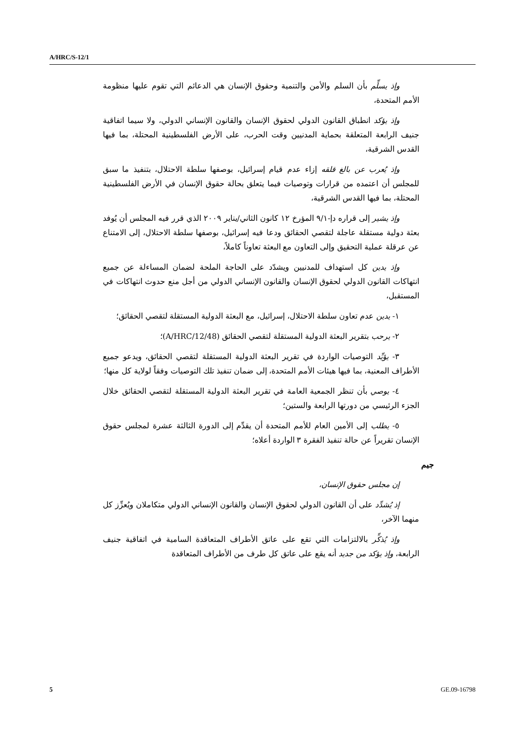A/HRC/S-12/1
وإذ يسلِّم بأن السلم والأمن والتنمية وحقوق الإنسان هي الدعائم التي تقوم عليها منظومة الأمم المتحدة،
وإذ يؤكد انطباق القانون الدولي لحقوق الإنسان والقانون الإنساني الدولي، ولا سيما اتفاقية جنيف الرابعة المتعلقة بحماية المدنيين وقت الحرب، على الأرض الفلسطينية المحتلة، بما فيها القدس الشرقية،
وإذ يُعرب عن بالغ قلقه إزاء عدم قيام إسرائيل، بوصفها سلطة الاحتلال، بتنفيذ ما سبق للمجلس أن اعتمده من قرارات وتوصيات فيما يتعلق بحالة حقوق الإنسان في الأرض الفلسطينية المحتلة، بما فيها القدس الشرقية،
وإذ يشير إلى قراره دإ-٩/١ المؤرخ ١٢ كانون الثاني/يناير ٢٠٠٩ الذي قرر فيه المجلس أن يُوفد بعثة دولية مستقلة عاجلة لتقصي الحقائق ودعا فيه إسرائيل، بوصفها سلطة الاحتلال، إلى الامتناع عن عرقلة عملية التحقيق وإلى التعاون مع البعثة تعاوناً كاملاً،
وإذ يدين كل استهداف للمدنيين ويشدّد على الحاجة الملحة لضمان المساءلة عن جميع انتهاكات القانون الدولي لحقوق الإنسان والقانون الإنساني الدولي من أجل منع حدوث انتهاكات في المستقبل،
١- يدين عدم تعاون سلطة الاحتلال، إسرائيل، مع البعثة الدولية المستقلة لتقصي الحقائق؛
٢- يرحب بتقرير البعثة الدولية المستقلة لتقصي الحقائق (A/HRC/12/48)؛
٣- يؤيِّد التوصيات الواردة في تقرير البعثة الدولية المستقلة لتقصي الحقائق، ويدعو جميع الأطراف المعنية، بما فيها هيئات الأمم المتحدة، إلى ضمان تنفيذ تلك التوصيات وفقاً لولاية كل منها؛
٤- يوصي بأن تنظر الجمعية العامة في تقرير البعثة الدولية المستقلة لتقصي الحقائق خلال الجزء الرئيسي من دورتها الرابعة والستين؛
٥- يطلب إلى الأمين العام للأمم المتحدة أن يقدِّم إلى الدورة الثالثة عشرة لمجلس حقوق الإنسان تقريراً عن حالة تنفيذ الفقرة ٣ الواردة أعلاه؛
جيم
إن مجلس حقوق الإنسان،
إذ يُشدِّد على أن القانون الدولي لحقوق الإنسان والقانون الإنساني الدولي متكاملان ويُعزِّز كل منهما الآخر،
وإذ يُذكِّر بالالتزامات التي تقع على عاتق الأطراف المتعاقدة السامية في اتفاقية جنيف الرابعة، وإذ يؤكد من جديد أنه يقع على عاتق كل طرف من الأطراف المتعاقدة
5 GE.09-16798